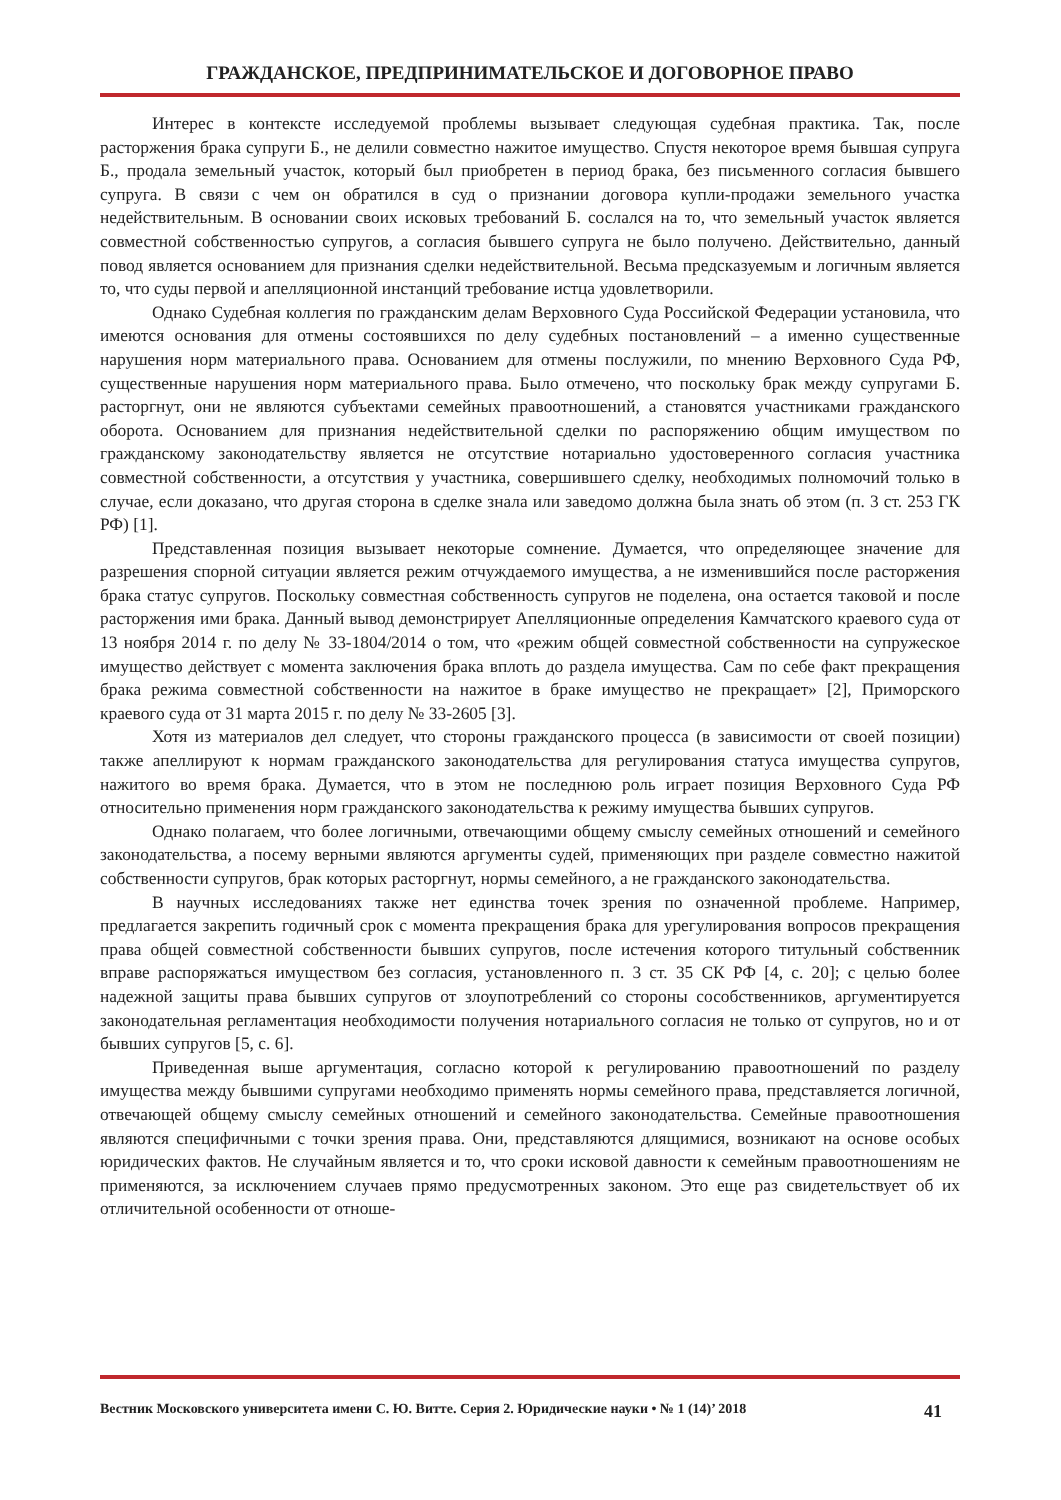ГРАЖДАНСКОЕ, ПРЕДПРИНИМАТЕЛЬСКОЕ И ДОГОВОРНОЕ ПРАВО
Интерес в контексте исследуемой проблемы вызывает следующая судебная практика. Так, после расторжения брака супруги Б., не делили совместно нажитое имущество. Спустя некоторое время бывшая супруга Б., продала земельный участок, который был приобретен в период брака, без письменного согласия бывшего супруга. В связи с чем он обратился в суд о признании договора купли-продажи земельного участка недействительным. В основании своих исковых требований Б. сослался на то, что земельный участок является совместной собственностью супругов, а согласия бывшего супруга не было получено. Действительно, данный повод является основанием для признания сделки недействительной. Весьма предсказуемым и логичным является то, что суды первой и апелляционной инстанций требование истца удовлетворили.
Однако Судебная коллегия по гражданским делам Верховного Суда Российской Федерации установила, что имеются основания для отмены состоявшихся по делу судебных постановлений – а именно существенные нарушения норм материального права. Основанием для отмены послужили, по мнению Верховного Суда РФ, существенные нарушения норм материального права. Было отмечено, что поскольку брак между супругами Б. расторгнут, они не являются субъектами семейных правоотношений, а становятся участниками гражданского оборота. Основанием для признания недействительной сделки по распоряжению общим имуществом по гражданскому законодательству является не отсутствие нотариально удостоверенного согласия участника совместной собственности, а отсутствия у участника, совершившего сделку, необходимых полномочий только в случае, если доказано, что другая сторона в сделке знала или заведомо должна была знать об этом (п. 3 ст. 253 ГК РФ) [1].
Представленная позиция вызывает некоторые сомнение. Думается, что определяющее значение для разрешения спорной ситуации является режим отчуждаемого имущества, а не изменившийся после расторжения брака статус супругов. Поскольку совместная собственность супругов не поделена, она остается таковой и после расторжения ими брака. Данный вывод демонстрирует Апелляционные определения Камчатского краевого суда от 13 ноября 2014 г. по делу № 33-1804/2014 о том, что «режим общей совместной собственности на супружеское имущество действует с момента заключения брака вплоть до раздела имущества. Сам по себе факт прекращения брака режима совместной собственности на нажитое в браке имущество не прекращает» [2], Приморского краевого суда от 31 марта 2015 г. по делу № 33-2605 [3].
Хотя из материалов дел следует, что стороны гражданского процесса (в зависимости от своей позиции) также апеллируют к нормам гражданского законодательства для регулирования статуса имущества супругов, нажитого во время брака. Думается, что в этом не последнюю роль играет позиция Верховного Суда РФ относительно применения норм гражданского законодательства к режиму имущества бывших супругов.
Однако полагаем, что более логичными, отвечающими общему смыслу семейных отношений и семейного законодательства, а посему верными являются аргументы судей, применяющих при разделе совместно нажитой собственности супругов, брак которых расторгнут, нормы семейного, а не гражданского законодательства.
В научных исследованиях также нет единства точек зрения по означенной проблеме. Например, предлагается закрепить годичный срок с момента прекращения брака для урегулирования вопросов прекращения права общей совместной собственности бывших супругов, после истечения которого титульный собственник вправе распоряжаться имуществом без согласия, установленного п. 3 ст. 35 СК РФ [4, с. 20]; с целью более надежной защиты права бывших супругов от злоупотреблений со стороны сособственников, аргументируется законодательная регламентация необходимости получения нотариального согласия не только от супругов, но и от бывших супругов [5, с. 6].
Приведенная выше аргументация, согласно которой к регулированию правоотношений по разделу имущества между бывшими супругами необходимо применять нормы семейного права, представляется логичной, отвечающей общему смыслу семейных отношений и семейного законодательства. Семейные правоотношения являются специфичными с точки зрения права. Они, представляются длящимися, возникают на основе особых юридических фактов. Не случайным является и то, что сроки исковой давности к семейным правоотношениям не применяются, за исключением случаев прямо предусмотренных законом. Это еще раз свидетельствует об их отличительной особенности от отноше-
Вестник Московского университета имени С. Ю. Витте. Серия 2. Юридические науки • № 1 (14)’ 2018 41